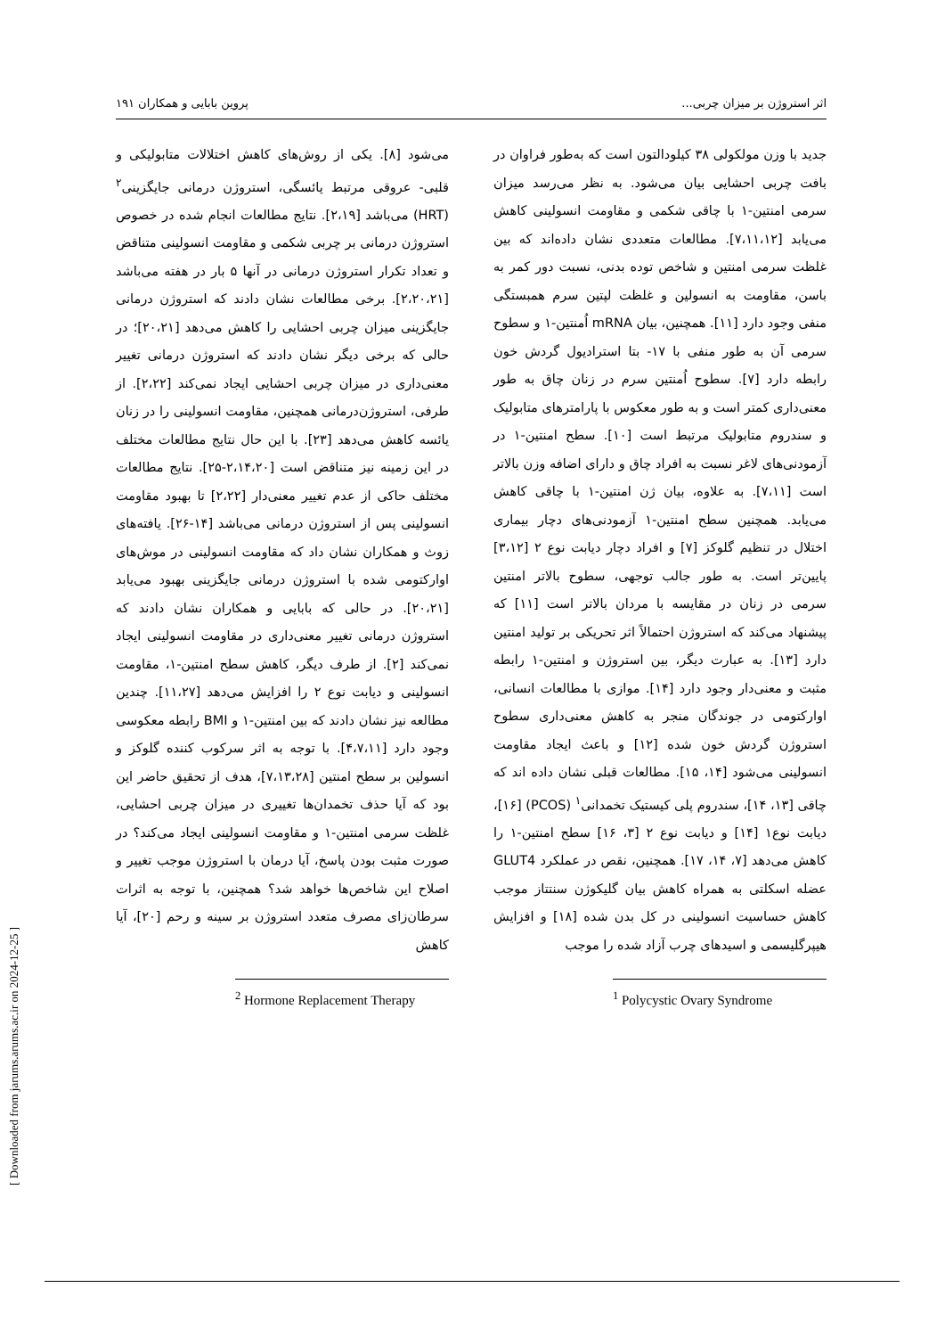اثر استروژن بر میزان چربی... پروین بابایی و همکاران ۱۹۱
جدید با وزن مولکولی ۳۸ کیلودالتون است که به‌طور فراوان در بافت چربی احشایی بیان می‌شود. به نظر می‌رسد میزان سرمی امنتین-۱ با چاقی شکمی و مقاومت انسولینی کاهش می‌یابد [۷،۱۱،۱۲]. مطالعات متعددی نشان داده‌اند که بین غلظت سرمی امنتین و شاخص توده بدنی، نسبت دور کمر به باسن، مقاومت به انسولین و غلظت لپتین سرم همبستگی منفی وجود دارد [۱۱]. همچنین، بیان mRNA اُمنتین-۱ و سطوح سرمی آن به طور منفی با ۱۷- بتا استرادیول گردش خون رابطه دارد [۷]. سطوح اُمنتین سرم در زنان چاق به طور معنی‌داری کمتر است و به طور معکوس با پارامترهای متابولیک و سندروم متابولیک مرتبط است [۱۰]. سطح امنتین-۱ در آزمودنی‌های لاغر نسبت به افراد چاق و دارای اضافه وزن بالاتر است [۷،۱۱]. به علاوه، بیان ژن امنتین-۱ با چاقی کاهش می‌یابد. همچنین سطح امنتین-۱ آزمودنی‌های دچار بیماری اختلال در تنظیم گلوکز [۷] و افراد دچار دیابت نوع ۲ [۳،۱۲] پایین‌تر است. به طور جالب توجهی، سطوح بالاتر امنتین سرمی در زنان در مقایسه با مردان بالاتر است [۱۱] که پیشنهاد می‌کند که استروژن احتمالاً اثر تحریکی بر تولید امنتین دارد [۱۳]. به عبارت دیگر، بین استروژن و امنتین-۱ رابطه مثبت و معنی‌دار وجود دارد [۱۴]. موازی با مطالعات انسانی، اوارکتومی در جوندگان منجر به کاهش معنی‌داری سطوح استروژن گردش خون شده [۱۲] و باعث ایجاد مقاومت انسولینی می‌شود [۱۴، ۱۵]. مطالعات قبلی نشان داده اند که چاقی [۱۳، ۱۴]، سندروم پلی کیستیک تخمدانی<sup>۱</sup> (PCOS) [۱۶]، دیابت نوع۱ [۱۴] و دیابت نوع ۲ [۳، ۱۶] سطح امنتین-۱ را کاهش می‌دهد [۷، ۱۴، ۱۷]. همچنین، نقص در عملکرد GLUT4 عضله اسکلتی به همراه کاهش بیان گلیکوژن سنتتاز موجب کاهش حساسیت انسولینی در کل بدن شده [۱۸] و افزایش هیپرگلیسمی و اسیدهای چرب آزاد شده را موجب
<sup>1</sup> Polycystic Ovary Syndrome
می‌شود [۸]. یکی از روش‌های کاهش اختلالات متابولیکی و قلبی- عروقی مرتبط یائسگی، استروژن درمانی جایگزینی<sup>۲</sup> (HRT) می‌باشد [۲،۱۹]. نتایج مطالعات انجام شده در خصوص استروژن درمانی بر چربی شکمی و مقاومت انسولینی متناقض و تعداد تکرار استروژن درمانی در آنها ۵ بار در هفته می‌باشد [۲،۲۰،۲۱]. برخی مطالعات نشان دادند که استروژن درمانی جایگزینی میزان چربی احشایی را کاهش می‌دهد [۲۰،۲۱]؛ در حالی که برخی دیگر نشان دادند که استروژن درمانی تغییر معنی‌داری در میزان چربی احشایی ایجاد نمی‌کند [۲،۲۲]. از طرفی، استروژن‌درمانی همچنین، مقاومت انسولینی را در زنان یائسه کاهش می‌دهد [۲۳]. با این حال نتایج مطالعات مختلف در این زمینه نیز متناقض است [۲،۱۴،۲۰-۲۵]. نتایج مطالعات مختلف حاکی از عدم تغییر معنی‌دار [۲،۲۲] تا بهبود مقاومت انسولینی پس از استروژن درمانی می‌باشد [۱۴-۲۶]. یافته‌های زوث و همکاران نشان داد که مقاومت انسولینی در موش‌های اوارکتومی شده با استروژن درمانی جایگزینی بهبود می‌یابد [۲۰،۲۱]. در حالی که بابایی و همکاران نشان دادند که استروژن درمانی تغییر معنی‌داری در مقاومت انسولینی ایجاد نمی‌کند [۲]. از طرف دیگر، کاهش سطح امنتین-۱، مقاومت انسولینی و دیابت نوع ۲ را افزایش می‌دهد [۱۱،۲۷]. چندین مطالعه نیز نشان دادند که بین امنتین-۱ و BMI رابطه معکوسی وجود دارد [۴،۷،۱۱]. با توجه به اثر سرکوب کننده گلوکز و انسولین بر سطح امنتین [۷،۱۳،۲۸]، هدف از تحقیق حاضر این بود که آیا حذف تخمدان‌ها تغییری در میزان چربی احشایی، غلظت سرمی امنتین-۱ و مقاومت انسولینی ایجاد می‌کند؟ در صورت مثبت بودن پاسخ، آیا درمان با استروژن موجب تغییر و اصلاح این شاخص‌ها خواهد شد؟ همچنین، با توجه به اثرات سرطان‌زای مصرف متعدد استروژن بر سینه و رحم [۲۰]، آیا کاهش
<sup>2</sup> Hormone Replacement Therapy
[ Downloaded from jarums.arums.ac.ir on 2024-12-25 ]